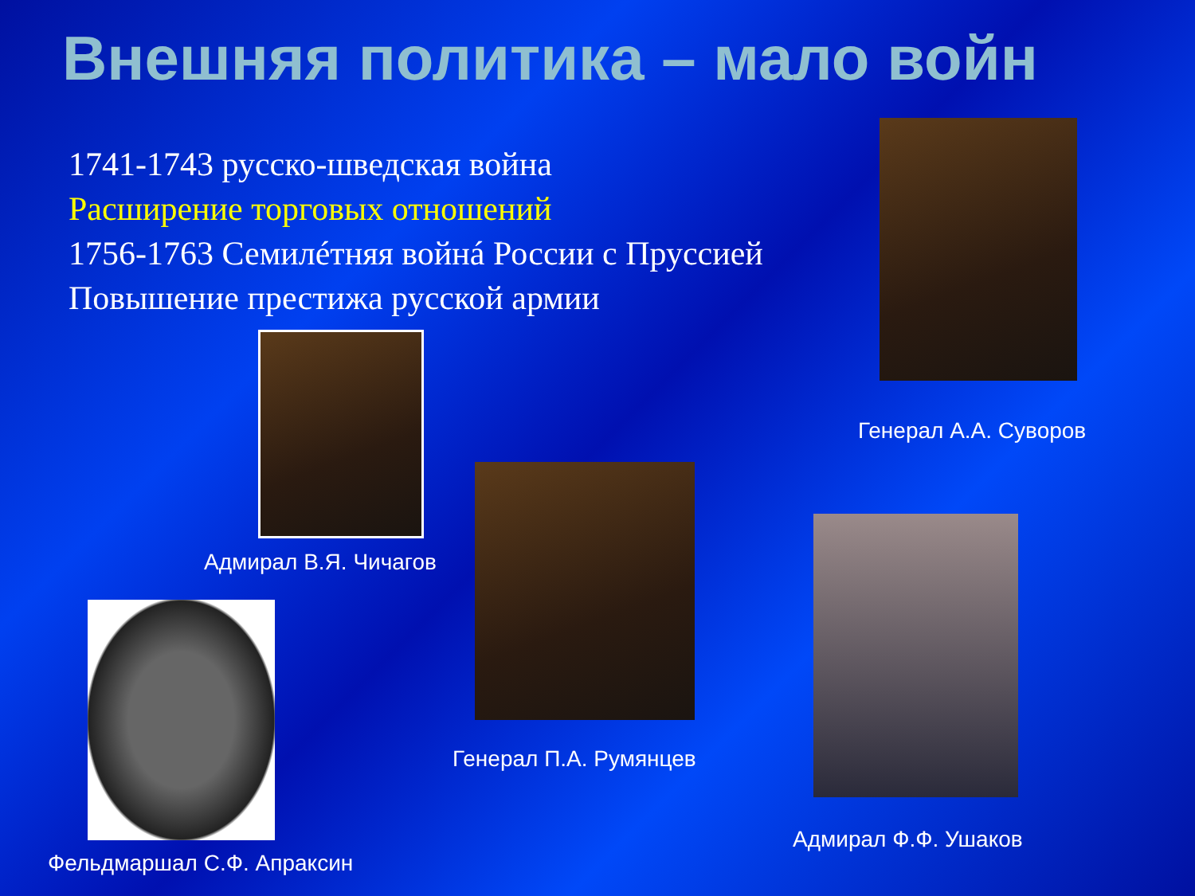Внешняя политика – мало войн
1741-1743 русско-шведская война
Расширение торговых отношений
1756-1763 Семилéтняя войнá России с Пруссией
Повышение престижа русской армии
Генерал А.А. Суворов
Адмирал В.Я. Чичагов
Генерал П.А. Румянцев
Адмирал Ф.Ф. Ушаков
Фельдмаршал С.Ф. Апраксин